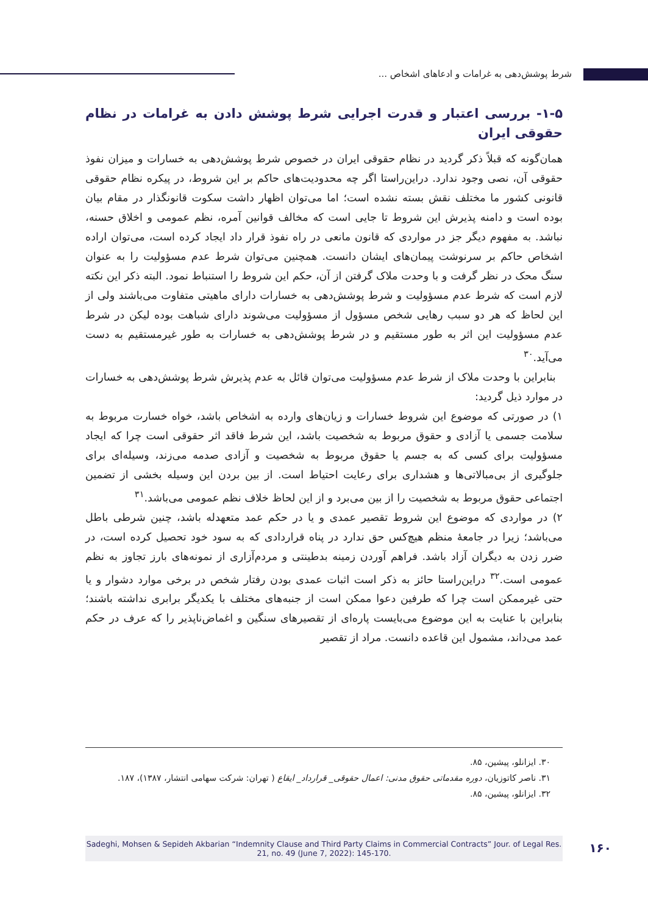شرط پوشش‌دهی به غرامات و ادعاهای اشخاص ...
۱-۵- بررسی اعتبار و قدرت اجرایی شرط پوشش دادن به غرامات در نظام حقوقی ایران
همان‌گونه که قبلاً ذکر گردید در نظام حقوقی ایران در خصوص شرط پوشش‌دهی به خسارات و میزان نفوذ حقوقی آن، نصی وجود ندارد. دراین‌راستا اگر چه محدودیت‌های حاکم بر این شروط، در پیکره نظام حقوقی قانونی کشور ما مختلف نقش بسته نشده است؛ اما می‌توان اظهار داشت سکوت قانونگذار در مقام بیان بوده است و دامنه پذیرش این شروط تا جایی است که مخالف قوانین آمره، نظم عمومی و اخلاق حسنه، نباشد. به مفهوم دیگر جز در مواردی که قانون مانعی در راه نفوذ قرار داد ایجاد کرده است، می‌توان اراده اشخاص حاکم بر سرنوشت پیمان‌های ایشان دانست. همچنین می‌توان شرط عدم مسؤولیت را به عنوان سنگ محک در نظر گرفت و با وحدت ملاک گرفتن از آن، حکم این شروط را استنباط نمود. البته ذکر این نکته لازم است که شرط عدم مسؤولیت و شرط پوشش‌دهی به خسارات دارای ماهیتی متفاوت می‌باشند ولی از این لحاظ که هر دو سبب رهایی شخص مسؤول از مسؤولیت می‌شوند دارای شباهت بوده لیکن در شرط عدم مسؤولیت این اثر به طور مستقیم و در شرط پوشش‌دهی به خسارات به طور غیرمستقیم به دست می‌آید.<sup>۳۰</sup>
بنابراین با وحدت ملاک از شرط عدم مسؤولیت می‌توان قائل به عدم پذیرش شرط پوشش‌دهی به خسارات در موارد ذیل گردید:
۱) در صورتی که موضوع این شروط خسارات و زیان‌های وارده به اشخاص باشد، خواه خسارت مربوط به سلامت جسمی یا آزادی و حقوق مربوط به شخصیت باشد، این شرط فاقد اثر حقوقی است چرا که ایجاد مسؤولیت برای کسی که به جسم یا حقوق مربوط به شخصیت و آزادی صدمه می‌زند، وسیله‌ای برای جلوگیری از بی‌مبالاتی‌ها و هشداری برای رعایت احتیاط است. از بین بردن این وسیله بخشی از تضمین اجتماعی حقوق مربوط به شخصیت را از بین می‌برد و از این لحاظ خلاف نظم عمومی می‌باشد.<sup>۳۱</sup>
۲) در مواردی که موضوع این شروط تقصیر عمدی و یا در حکم عمد متعهدله باشد، چنین شرطی باطل می‌باشد؛ زیرا در جامعهٔ منظم هیچ‌کس حق ندارد در پناه قراردادی که به سود خود تحصیل کرده است، در ضرر زدن به دیگران آزاد باشد. فراهم آوردن زمینه بدطینتی و مردم‌آزاری از نمونه‌های بارز تجاوز به نظم عمومی است.<sup>۳۲</sup> دراین‌راستا حائز به ذکر است اثبات عمدی بودن رفتار شخص در برخی موارد دشوار و یا حتی غیرممکن است چرا که طرفین دعوا ممکن است از جنبه‌های مختلف با یکدیگر برابری نداشته باشند؛ بنابراین با عنایت به این موضوع می‌بایست پاره‌ای از تقصیرهای سنگین و اغماض‌ناپذیر را که عرف در حکم عمد می‌داند، مشمول این قاعده دانست. مراد از تقصیر
۳۰. ایزانلو، پیشین، ۸۵.
۳۱. ناصر کاتوزیان، دوره مقدماتی حقوق مدنی: اعمال حقوقی_ قرارداد_ ایقاع ( تهران: شرکت سهامی انتشار، ۱۳۸۷)، ۱۸۷.
۳۲. ایزانلو، پیشین، ۸۵.
Sadeghi, Mohsen & Sepideh Akbarian “Indemnity Clause and Third Party Claims in Commercial Contracts” Jour. of Legal Res. 21, no. 49 (June 7, 2022): 145-170.
۱۶۰